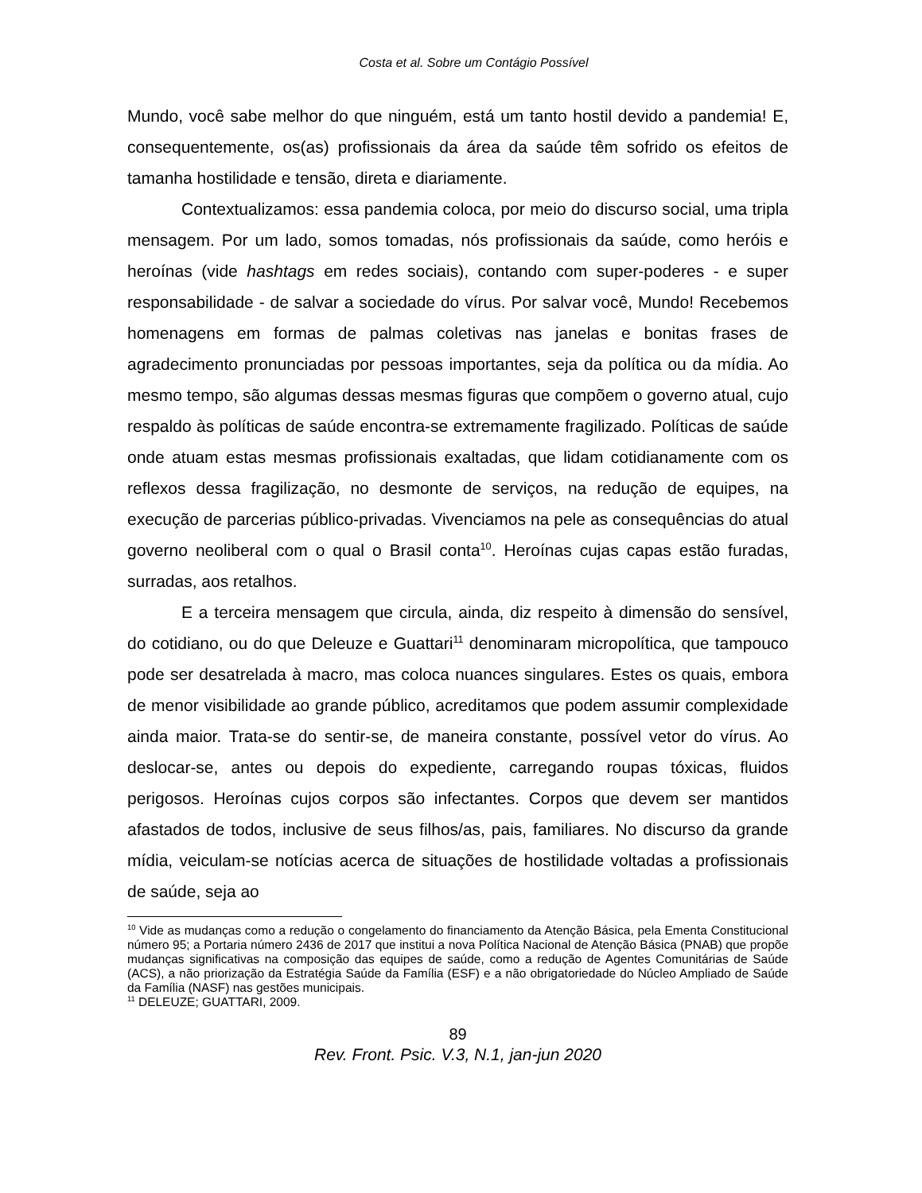Costa et al. Sobre um Contágio Possível
Mundo, você sabe melhor do que ninguém, está um tanto hostil devido a pandemia! E, consequentemente, os(as) profissionais da área da saúde têm sofrido os efeitos de tamanha hostilidade e tensão, direta e diariamente.
Contextualizamos: essa pandemia coloca, por meio do discurso social, uma tripla mensagem. Por um lado, somos tomadas, nós profissionais da saúde, como heróis e heroínas (vide hashtags em redes sociais), contando com super-poderes - e super responsabilidade - de salvar a sociedade do vírus. Por salvar você, Mundo! Recebemos homenagens em formas de palmas coletivas nas janelas e bonitas frases de agradecimento pronunciadas por pessoas importantes, seja da política ou da mídia. Ao mesmo tempo, são algumas dessas mesmas figuras que compõem o governo atual, cujo respaldo às políticas de saúde encontra-se extremamente fragilizado. Políticas de saúde onde atuam estas mesmas profissionais exaltadas, que lidam cotidianamente com os reflexos dessa fragilização, no desmonte de serviços, na redução de equipes, na execução de parcerias público-privadas. Vivenciamos na pele as consequências do atual governo neoliberal com o qual o Brasil conta<sup>10</sup>. Heroínas cujas capas estão furadas, surradas, aos retalhos.
E a terceira mensagem que circula, ainda, diz respeito à dimensão do sensível, do cotidiano, ou do que Deleuze e Guattari<sup>11</sup> denominaram micropolítica, que tampouco pode ser desatrelada à macro, mas coloca nuances singulares. Estes os quais, embora de menor visibilidade ao grande público, acreditamos que podem assumir complexidade ainda maior. Trata-se do sentir-se, de maneira constante, possível vetor do vírus. Ao deslocar-se, antes ou depois do expediente, carregando roupas tóxicas, fluidos perigosos. Heroínas cujos corpos são infectantes. Corpos que devem ser mantidos afastados de todos, inclusive de seus filhos/as, pais, familiares. No discurso da grande mídia, veiculam-se notícias acerca de situações de hostilidade voltadas a profissionais de saúde, seja ao
<sup>10</sup> Vide as mudanças como a redução o congelamento do financiamento da Atenção Básica, pela Ementa Constitucional número 95; a Portaria número 2436 de 2017 que institui a nova Política Nacional de Atenção Básica (PNAB) que propõe mudanças significativas na composição das equipes de saúde, como a redução de Agentes Comunitárias de Saúde (ACS), a não priorização da Estratégia Saúde da Família (ESF) e a não obrigatoriedade do Núcleo Ampliado de Saúde da Família (NASF) nas gestões municipais.
<sup>11</sup> DELEUZE; GUATTARI, 2009.
89
Rev. Front. Psic. V.3, N.1, jan-jun 2020